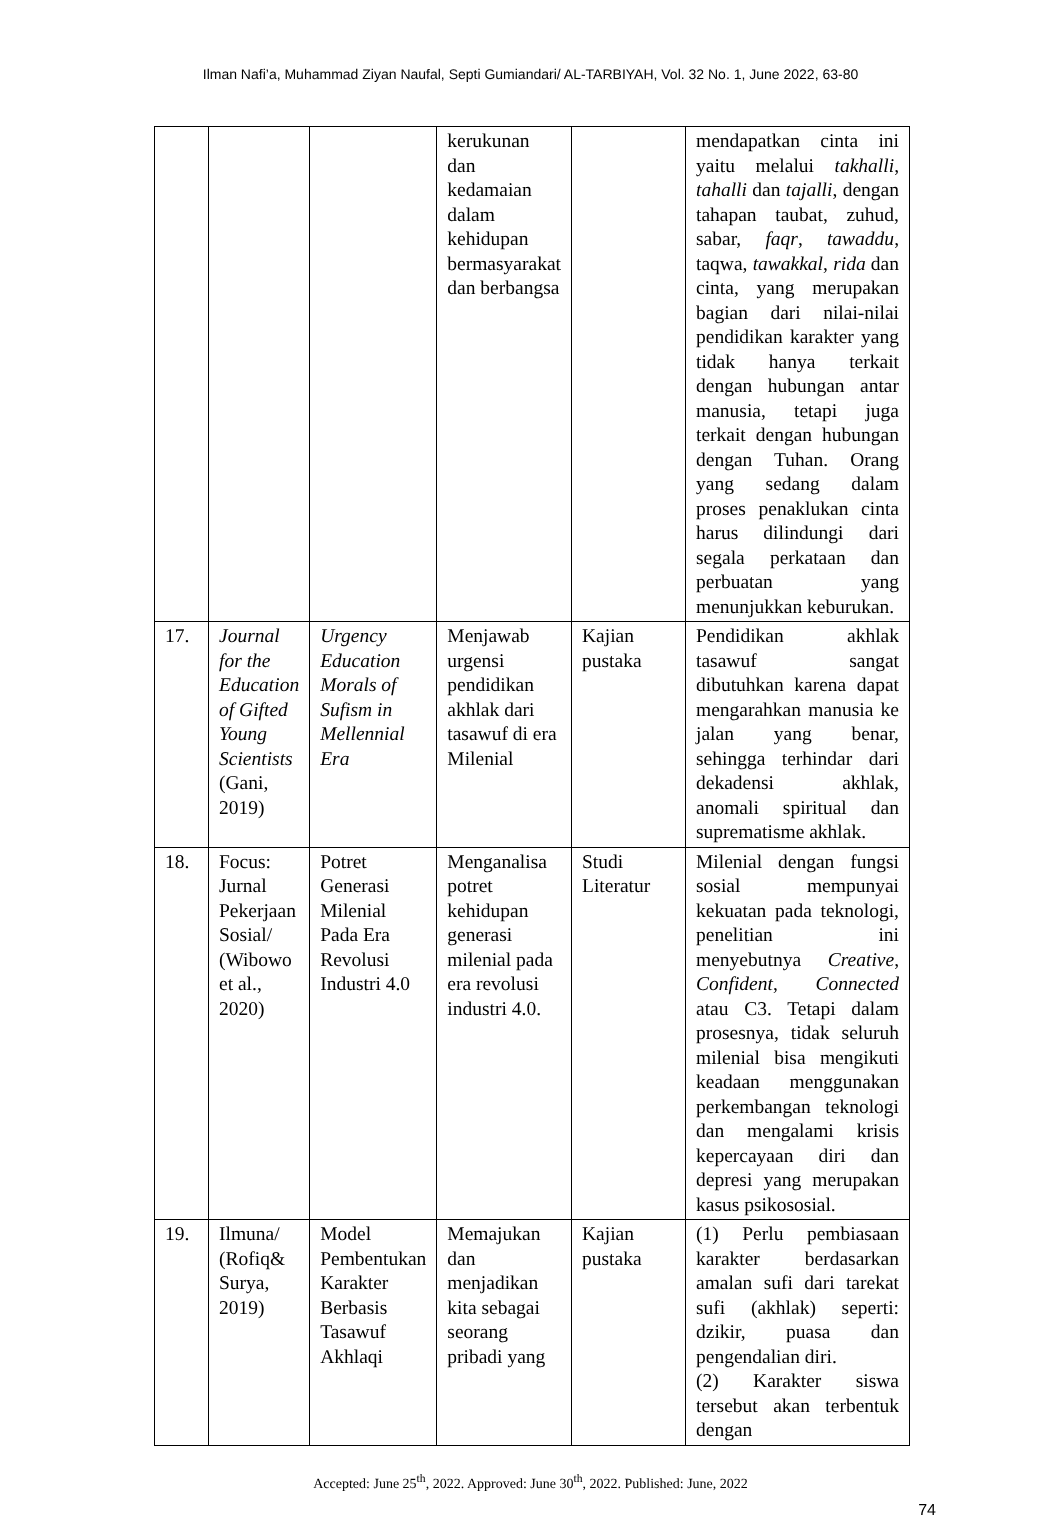Ilman Nafi’a, Muhammad Ziyan Naufal, Septi Gumiandari/ AL-TARBIYAH, Vol. 32 No. 1, June 2022, 63-80
| | | | kerukunan dan kedamaian dalam kehidupan bermasyarakat dan berbangsa | | mendapatkan cinta ini yaitu melalui takhalli , tahalli dan tajalli , dengan tahapan taubat, zuhud, sabar, faqr , tawaddu , taqwa, tawakkal , rida dan cinta, yang merupakan bagian dari nilai-nilai pendidikan karakter yang tidak hanya terkait dengan hubungan antar manusia, tetapi juga terkait dengan hubungan dengan Tuhan. Orang yang sedang dalam proses penaklukan cinta harus dilindungi dari segala perkataan dan perbuatan yang menunjukkan keburukan. |
| 17. | Journal for the Education of Gifted Young Scientists (Gani, 2019) | Urgency Education Morals of Sufism in Mellennial Era | Menjawab urgensi pendidikan akhlak dari tasawuf di era Milenial | Kajian pustaka | Pendidikan akhlak tasawuf sangat dibutuhkan karena dapat mengarahkan manusia ke jalan yang benar, sehingga terhindar dari dekadensi akhlak, anomali spiritual dan suprematisme akhlak. |
| 18. | Focus: Jurnal Pekerjaan Sosial/ (Wibowo et al., 2020) | Potret Generasi Milenial Pada Era Revolusi Industri 4.0 | Menganalisa potret kehidupan generasi milenial pada era revolusi industri 4.0. | Studi Literatur | Milenial dengan fungsi sosial mempunyai kekuatan pada teknologi, penelitian ini menyebutnya Creative , Confident , Connected atau C3. Tetapi dalam prosesnya, tidak seluruh milenial bisa mengikuti keadaan menggunakan perkembangan teknologi dan mengalami krisis kepercayaan diri dan depresi yang merupakan kasus psikososial. |
| 19. | Ilmuna/ (Rofiq& Surya, 2019) | Model Pembentukan Karakter Berbasis Tasawuf Akhlaqi | Memajukan dan menjadikan kita sebagai seorang pribadi yang | Kajian pustaka | (1) Perlu pembiasaan karakter berdasarkan amalan sufi dari tarekat sufi (akhlak) seperti: dzikir, puasa dan pengendalian diri. (2) Karakter siswa tersebut akan terbentuk dengan |
Accepted: June 25<sup>th</sup>, 2022. Approved: June 30<sup>th</sup>, 2022. Published: June, 2022
74